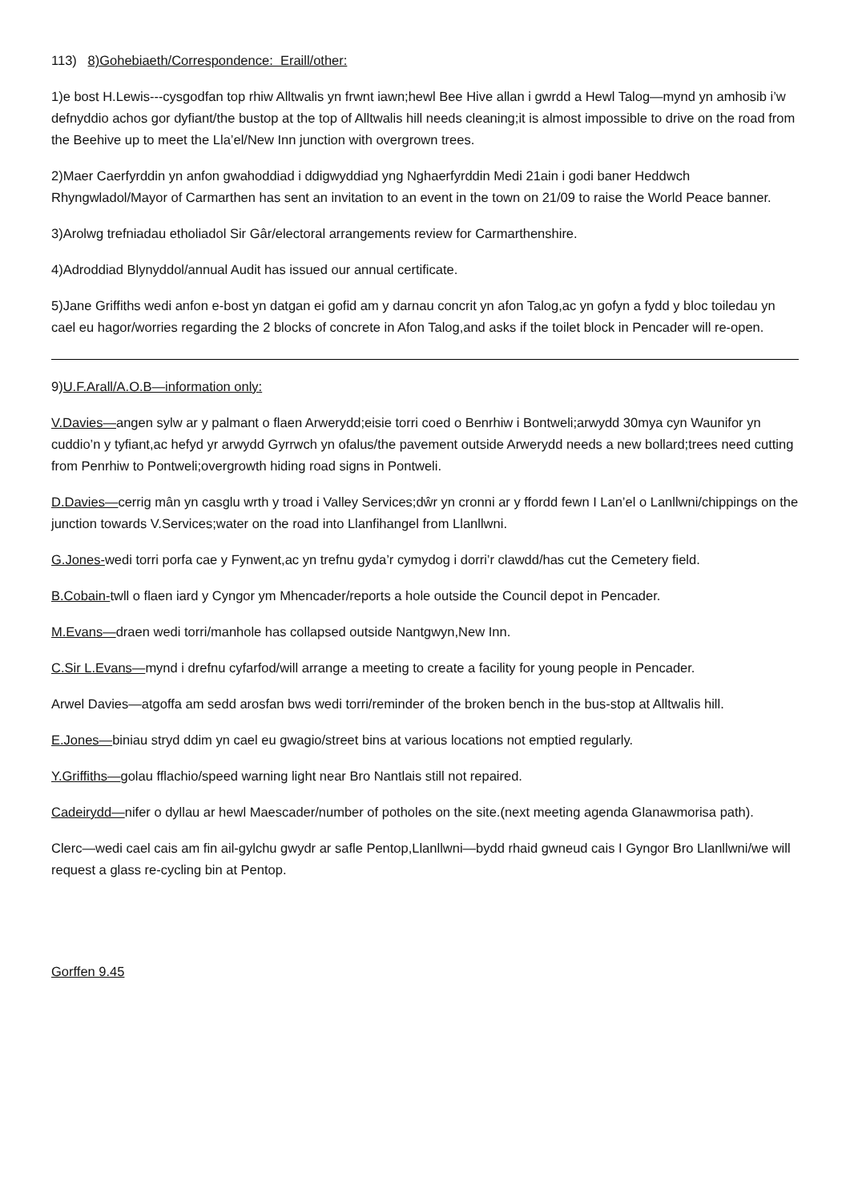113) 8)Gohebiaeth/Correspondence: Eraill/other:
1)e bost H.Lewis---cysgodfan top rhiw Alltwalis yn frwnt iawn;hewl Bee Hive allan i gwrdd a Hewl Talog—mynd yn amhosib i’w defnyddio achos gor dyfiant/the bustop at the top of Alltwalis hill needs cleaning;it is almost impossible to drive on the road from the Beehive up to meet the Lla’el/New Inn junction with overgrown trees.
2)Maer Caerfyrddin yn anfon gwahoddiad i ddigwyddiad yng Nghaerfyrddin Medi 21ain i godi baner Heddwch Rhyngwladol/Mayor of Carmarthen has sent an invitation to an event in the town on 21/09 to raise the World Peace banner.
3)Arolwg trefniadau etholiadol Sir Gâr/electoral arrangements review for Carmarthenshire.
4)Adroddiad Blynyddol/annual Audit has issued our annual certificate.
5)Jane Griffiths wedi anfon e-bost yn datgan ei gofid am y darnau concrit yn afon Talog,ac yn gofyn a fydd y bloc toiledau yn cael eu hagor/worries regarding the 2 blocks of concrete in Afon Talog,and asks if the toilet block in Pencader will re-open.
9)U.F.Arall/A.O.B—information only:
V.Davies—angen sylw ar y palmant o flaen Arwerydd;eisie torri coed o Benrhiw i Bontweli;arwydd 30mya cyn Waunifor yn cuddio’n y tyfiant,ac hefyd yr arwydd Gyrrwch yn ofalus/the pavement outside Arwerydd needs a new bollard;trees need cutting from Penrhiw to Pontweli;overgrowth hiding road signs in Pontweli.
D.Davies—cerrig mân yn casglu wrth y troad i Valley Services;dŵr yn cronni ar y ffordd fewn I Lan’el o Lanllwni/chippings on the junction towards V.Services;water on the road into Llanfihangel from Llanllwni.
G.Jones-wedi torri porfa cae y Fynwent,ac yn trefnu gyda’r cymydog i dorri’r clawdd/has cut the Cemetery field.
B.Cobain-twll o flaen iard y Cyngor ym Mhencader/reports a hole outside the Council depot in Pencader.
M.Evans—draen wedi torri/manhole has collapsed outside Nantgwyn,New Inn.
C.Sir L.Evans—mynd i drefnu cyfarfod/will arrange a meeting to create a facility for young people in Pencader.
Arwel Davies—atgoffa am sedd arosfan bws wedi torri/reminder of the broken bench in the bus-stop at Alltwalis hill.
E.Jones—biniau stryd ddim yn cael eu gwagio/street bins at various locations not emptied regularly.
Y.Griffiths—golau fflachio/speed warning light near Bro Nantlais still not repaired.
Cadeirydd—nifer o dyllau ar hewl Maescader/number of potholes on the site.(next meeting agenda Glanawmorisa path).
Clerc—wedi cael cais am fin ail-gylchu gwydr ar safle Pentop,Llanllwni—bydd rhaid gwneud cais I Gyngor Bro Llanllwni/we will request a glass re-cycling bin at Pentop.
Gorffen 9.45